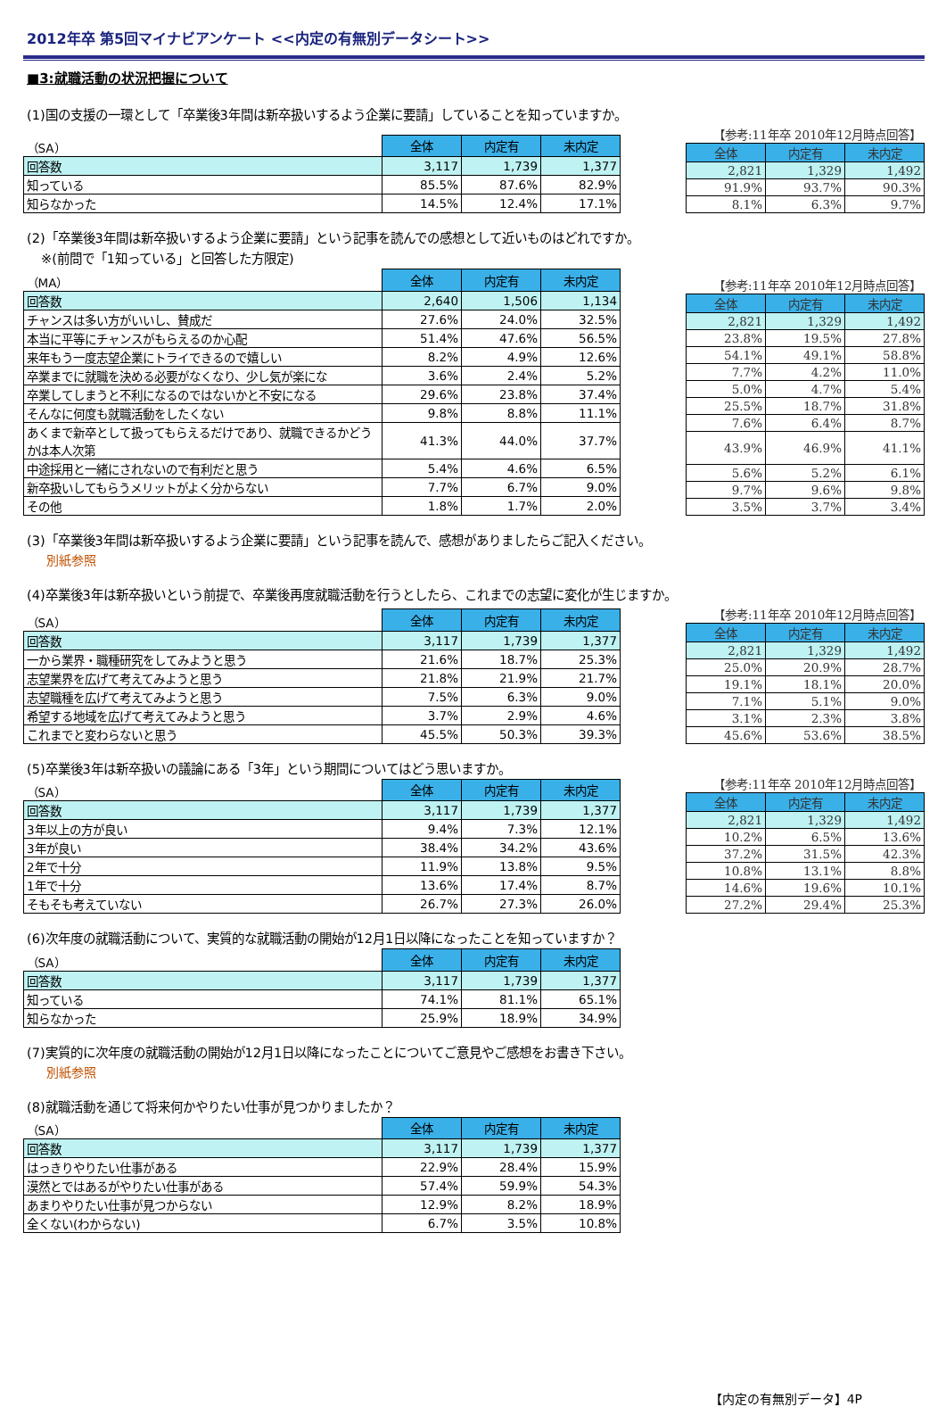2012年卒 第5回マイナビアンケート <<内定の有無別データシート>>
■3:就職活動の状況把握について
(1)国の支援の一環として「卒業後3年間は新卒扱いするよう企業に要請」していることを知っていますか。
| （SA） | 全体 | 内定有 | 未内定 |
| 回答数 | 3,117 | 1,739 | 1,377 |
| 知っている | 85.5% | 87.6% | 82.9% |
| 知らなかった | 14.5% | 12.4% | 17.1% |
| 【参考:11年卒 2010年12月時点回答】 | | |
| 全体 | 内定有 | 未内定 |
| 2,821 | 1,329 | 1,492 |
| 91.9% | 93.7% | 90.3% |
| 8.1% | 6.3% | 9.7% |
(2)「卒業後3年間は新卒扱いするよう企業に要請」という記事を読んでの感想として近いものはどれですか。
※(前問で「1知っている」と回答した方限定)
| （MA） | 全体 | 内定有 | 未内定 |
| 回答数 | 2,640 | 1,506 | 1,134 |
| チャンスは多い方がいいし、賛成だ | 27.6% | 24.0% | 32.5% |
| 本当に平等にチャンスがもらえるのか心配 | 51.4% | 47.6% | 56.5% |
| 来年もう一度志望企業にトライできるので嬉しい | 8.2% | 4.9% | 12.6% |
| 卒業までに就職を決める必要がなくなり、少し気が楽にな | 3.6% | 2.4% | 5.2% |
| 卒業してしまうと不利になるのではないかと不安になる | 29.6% | 23.8% | 37.4% |
| そんなに何度も就職活動をしたくない | 9.8% | 8.8% | 11.1% |
| あくまで新卒として扱ってもらえるだけであり、就職できるかどうかは本人次第 | 41.3% | 44.0% | 37.7% |
| 中途採用と一緒にされないので有利だと思う | 5.4% | 4.6% | 6.5% |
| 新卒扱いしてもらうメリットがよく分からない | 7.7% | 6.7% | 9.0% |
| その他 | 1.8% | 1.7% | 2.0% |
| 【参考:11年卒 2010年12月時点回答】 | | |
| 全体 | 内定有 | 未内定 |
| 2,821 | 1,329 | 1,492 |
| 23.8% | 19.5% | 27.8% |
| 54.1% | 49.1% | 58.8% |
| 7.7% | 4.2% | 11.0% |
| 5.0% | 4.7% | 5.4% |
| 25.5% | 18.7% | 31.8% |
| 7.6% | 6.4% | 8.7% |
| 43.9% | 46.9% | 41.1% |
| 5.6% | 5.2% | 6.1% |
| 9.7% | 9.6% | 9.8% |
| 3.5% | 3.7% | 3.4% |
(3)「卒業後3年間は新卒扱いするよう企業に要請」という記事を読んで、感想がありましたらご記入ください。
別紙参照
(4)卒業後3年は新卒扱いという前提で、卒業後再度就職活動を行うとしたら、これまでの志望に変化が生じますか。
| （SA） | 全体 | 内定有 | 未内定 |
| 回答数 | 3,117 | 1,739 | 1,377 |
| 一から業界・職種研究をしてみようと思う | 21.6% | 18.7% | 25.3% |
| 志望業界を広げて考えてみようと思う | 21.8% | 21.9% | 21.7% |
| 志望職種を広げて考えてみようと思う | 7.5% | 6.3% | 9.0% |
| 希望する地域を広げて考えてみようと思う | 3.7% | 2.9% | 4.6% |
| これまでと変わらないと思う | 45.5% | 50.3% | 39.3% |
| 【参考:11年卒 2010年12月時点回答】 | | |
| 全体 | 内定有 | 未内定 |
| 2,821 | 1,329 | 1,492 |
| 25.0% | 20.9% | 28.7% |
| 19.1% | 18.1% | 20.0% |
| 7.1% | 5.1% | 9.0% |
| 3.1% | 2.3% | 3.8% |
| 45.6% | 53.6% | 38.5% |
(5)卒業後3年は新卒扱いの議論にある「3年」という期間についてはどう思いますか。
| （SA） | 全体 | 内定有 | 未内定 |
| 回答数 | 3,117 | 1,739 | 1,377 |
| 3年以上の方が良い | 9.4% | 7.3% | 12.1% |
| 3年が良い | 38.4% | 34.2% | 43.6% |
| 2年で十分 | 11.9% | 13.8% | 9.5% |
| 1年で十分 | 13.6% | 17.4% | 8.7% |
| そもそも考えていない | 26.7% | 27.3% | 26.0% |
| 【参考:11年卒 2010年12月時点回答】 | | |
| 全体 | 内定有 | 未内定 |
| 2,821 | 1,329 | 1,492 |
| 10.2% | 6.5% | 13.6% |
| 37.2% | 31.5% | 42.3% |
| 10.8% | 13.1% | 8.8% |
| 14.6% | 19.6% | 10.1% |
| 27.2% | 29.4% | 25.3% |
(6)次年度の就職活動について、実質的な就職活動の開始が12月1日以降になったことを知っていますか？
| （SA） | 全体 | 内定有 | 未内定 |
| 回答数 | 3,117 | 1,739 | 1,377 |
| 知っている | 74.1% | 81.1% | 65.1% |
| 知らなかった | 25.9% | 18.9% | 34.9% |
(7)実質的に次年度の就職活動の開始が12月1日以降になったことについてご意見やご感想をお書き下さい。
別紙参照
(8)就職活動を通じて将来何かやりたい仕事が見つかりましたか？
| （SA） | 全体 | 内定有 | 未内定 |
| 回答数 | 3,117 | 1,739 | 1,377 |
| はっきりやりたい仕事がある | 22.9% | 28.4% | 15.9% |
| 漠然とではあるがやりたい仕事がある | 57.4% | 59.9% | 54.3% |
| あまりやりたい仕事が見つからない | 12.9% | 8.2% | 18.9% |
| 全くない(わからない) | 6.7% | 3.5% | 10.8% |
【内定の有無別データ】4P